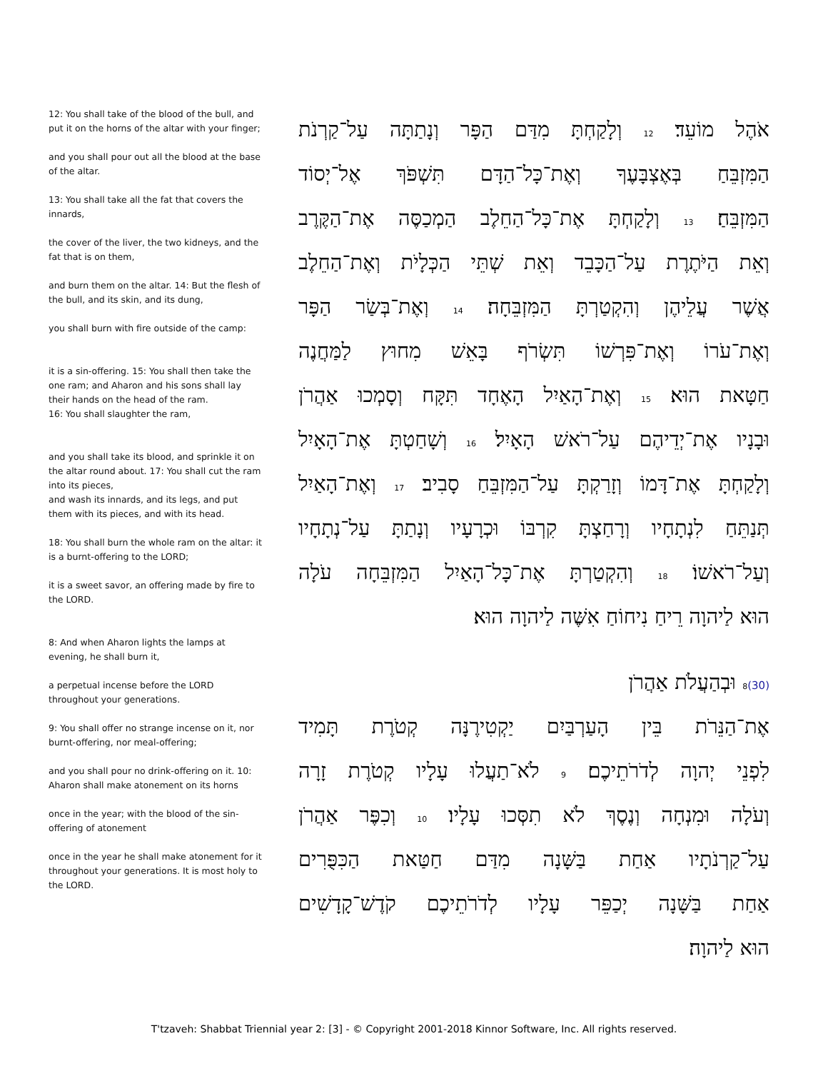12: You shall take of the blood of the bull, and put it on the horns of the altar with your finger;
and you shall pour out all the blood at the base of the altar.
13: You shall take all the fat that covers the innards,
the cover of the liver, the two kidneys, and the fat that is on them,
and burn them on the altar. 14: But the flesh of the bull, and its skin, and its dung,
you shall burn with fire outside of the camp:
it is a sin-offering. 15: You shall then take the one ram; and Aharon and his sons shall lay their hands on the head of the ram.
16: You shall slaughter the ram,
and you shall take its blood, and sprinkle it on the altar round about. 17: You shall cut the ram into its pieces,
and wash its innards, and its legs, and put them with its pieces, and with its head.
18: You shall burn the whole ram on the altar: it is a burnt-offering to the LORD;
it is a sweet savor, an offering made by fire to the LORD.
8: And when Aharon lights the lamps at evening, he shall burn it,
a perpetual incense before the LORD throughout your generations.
9: You shall offer no strange incense on it, nor burnt-offering, nor meal-offering;
and you shall pour no drink-offering on it. 10: Aharon shall make atonement on its horns
once in the year; with the blood of the sin-offering of atonement
once in the year he shall make atonement for it throughout your generations. It is most holy to the LORD.
אֹהֶל מוֹעֵד׃ 12 וְלָקַחְתָּ מִדַּם הַפָּר וְנָתַתָּה עַל־קַרְנֹת
הַמִּזְבֵּחַ בְּאֶצְבָּעֶךָ וְאֶת־כָּל־הַדָּם תִּשְׁפֹּךְ אֶל־יְסוֹד
הַמִּזְבֵּחַ׃ 13 וְלָקַחְתָּ אֶת־כָּל־הַחֵלֶב הַמְכַסֶּה אֶת־הַקֶּרֶב
וְאֵת הַיֹּתֶרֶת עַל־הַכָּבֵד וְאֵת שְׁתֵּי הַכְּלָיֹת וְאֶת־הַחֵלֶב
אֲשֶׁר עֲלֵיהֶן וְהִקְטַרְתָּ הַמִּזְבֵּחָה׃ 14 וְאֶת־בְּשַׂר הַפָּר
וְאֶת־עֹרוֹ וְאֶת־פִּרְשׁוֹ תִּשְׂרֹף בָּאֵשׁ מִחוּץ לַמַּחֲנֶה
חַטָּאת הוּא׃ 15 וְאֶת־הָאַיִל הָאֶחָד תִּקָּח וְסָמְכוּ אַהֲרֹן
וּבָנָיו אֶת־יְדֵיהֶם עַל־רֹאשׁ הָאָיִל׃ 16 וְשָׁחַטְתָּ אֶת־הָאָיִל
וְלָקַחְתָּ אֶת־דָּמוֹ וְזָרַקְתָּ עַל־הַמִּזְבֵּחַ סָבִיב׃ 17 וְאֶת־הָאַיִל
תְּנַתֵּחַ לִנְתָחָיו וְרָחַצְתָּ קִרְבּוֹ וּכְרָעָיו וְנָתַתָּ עַל־נְתָחָיו
וְעַל־רֹאשׁוֹ׃ 18 וְהִקְטַרְתָּ אֶת־כָּל־הָאַיִל הַמִּזְבֵּחָה עֹלָה
הוּא לַיהוָה רֵיחַ נִיחוֹחַ אִשֶּׁה לַיהוָה הוּא׃
(30) 8 וּבְהַעֲלֹת אַהֲרֹן
אֶת־הַנֵּרֹת בֵּין הָעַרְבַּיִם יַקְטִירֶנָּה קְטֹרֶת תָּמִיד
לִפְנֵי יְהוָה לְדֹרֹתֵיכֶם׃ 9 לֹא־תַעֲלוּ עָלָיו קְטֹרֶת זָרָה
וְעֹלָה וּמִנְחָה וְנֶסֶךְ לֹא תִסְּכוּ עָלָיו׃ 10 וְכִפֶּר אַהֲרֹן
עַל־קַרְנֹתָיו אַחַת בַּשָּׁנָה מִדַּם חַטַּאת הַכִּפֻּרִים
אַחַת בַּשָּׁנָה יְכַפֵּר עָלָיו לְדֹרֹתֵיכֶם קֹדֶשׁ־קָדָשִׁים
הוּא לַיהוָה׃
T'tzaveh: Shabbat Triennial year 2: [3] - © Copyright 2001-2018 Kinnor Software, Inc. All rights reserved.